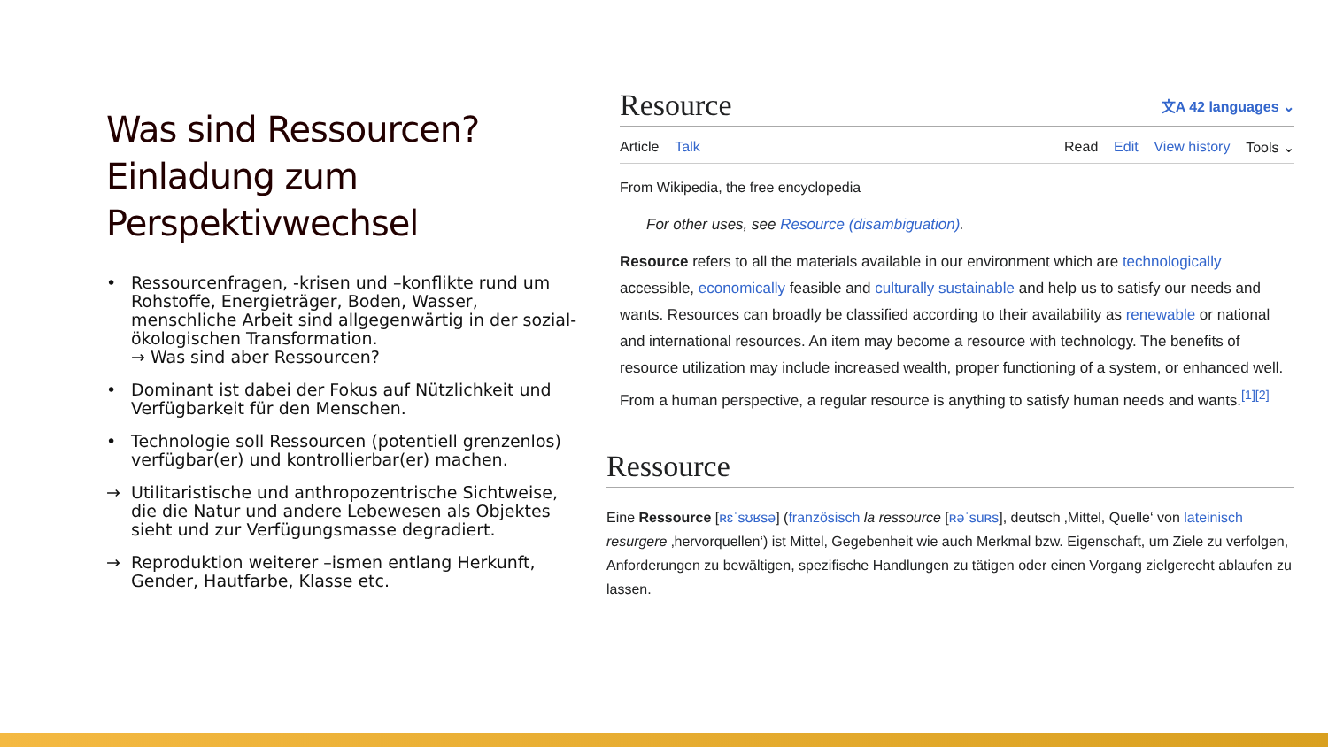Was sind Ressourcen? Einladung zum Perspektivwechsel
• Ressourcenfragen, -krisen und –konflikte rund um Rohstoffe, Energieträger, Boden, Wasser, menschliche Arbeit sind allgegenwärtig in der sozial-ökologischen Transformation.
→ Was sind aber Ressourcen?
• Dominant ist dabei der Fokus auf Nützlichkeit und Verfügbarkeit für den Menschen.
• Technologie soll Ressourcen (potentiell grenzenlos) verfügbar(er) und kontrollierbar(er) machen.
→ Utilitaristische und anthropozentrische Sichtweise, die die Natur und andere Lebewesen als Objektes sieht und zur Verfügungsmasse degradiert.
→ Reproduktion weiterer –ismen entlang Herkunft, Gender, Hautfarbe, Klasse etc.
Resource 文A 42 languages ⌄
Article Talk Read Edit View history Tools ⌄
From Wikipedia, the free encyclopedia
For other uses, see Resource (disambiguation).
Resource refers to all the materials available in our environment which are technologically accessible, economically feasible and culturally sustainable and help us to satisfy our needs and wants. Resources can broadly be classified according to their availability as renewable or national and international resources. An item may become a resource with technology. The benefits of resource utilization may include increased wealth, proper functioning of a system, or enhanced well. From a human perspective, a regular resource is anything to satisfy human needs and wants.<sup>[1][2]</sup>
Ressource
Eine Ressource [ʀɛˈsʊʁsə] (französisch la ressource [ʀəˈsuʀs], deutsch ‚Mittel, Quelle‘ von lateinisch resurgere ‚hervorquellen‘) ist Mittel, Gegebenheit wie auch Merkmal bzw. Eigenschaft, um Ziele zu verfolgen, Anforderungen zu bewältigen, spezifische Handlungen zu tätigen oder einen Vorgang zielgerecht ablaufen zu lassen.